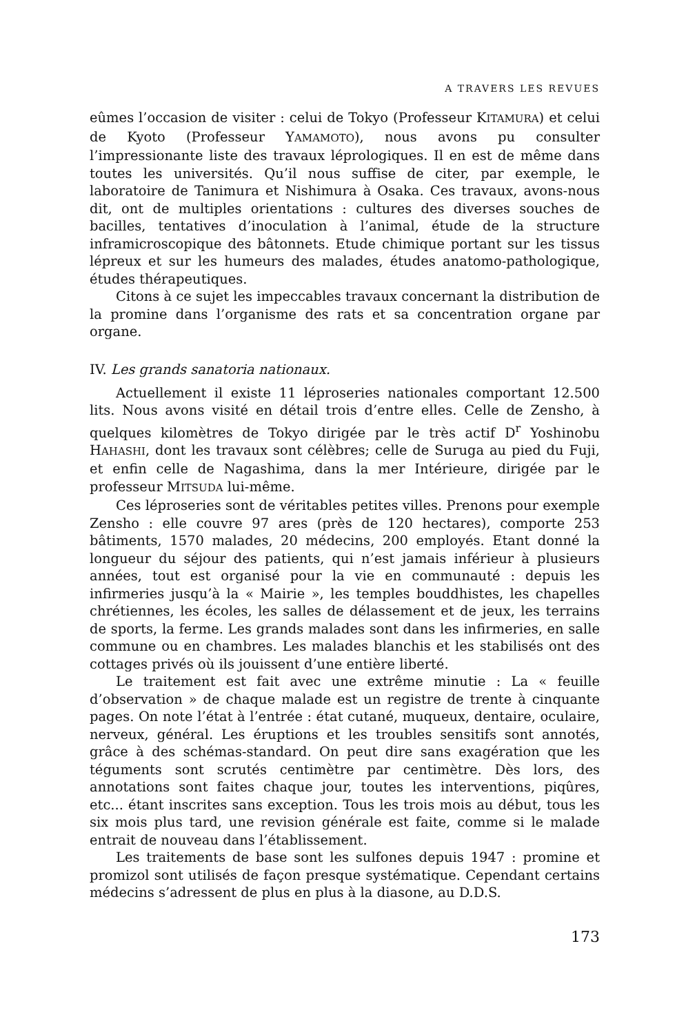A TRAVERS LES REVUES
eûmes l’occasion de visiter : celui de Tokyo (Professeur KITAMURA) et celui de Kyoto (Professeur YAMAMOTO), nous avons pu consulter l’impressionante liste des travaux léprologiques. Il en est de même dans toutes les universités. Qu’il nous suffise de citer, par exemple, le laboratoire de Tanimura et Nishimura à Osaka. Ces travaux, avons-nous dit, ont de multiples orientations : cultures des diverses souches de bacilles, tentatives d’inoculation à l’animal, étude de la structure inframicroscopique des bâtonnets. Etude chimique portant sur les tissus lépreux et sur les humeurs des malades, études anatomo-pathologique, études thérapeutiques.
Citons à ce sujet les impeccables travaux concernant la distribution de la promine dans l’organisme des rats et sa concentration organe par organe.
IV. Les grands sanatoria nationaux.
Actuellement il existe 11 léproseries nationales comportant 12.500 lits. Nous avons visité en détail trois d’entre elles. Celle de Zensho, à quelques kilomètres de Tokyo dirigée par le très actif D<sup>r</sup> Yoshinobu HAHASHI, dont les travaux sont célèbres; celle de Suruga au pied du Fuji, et enfin celle de Nagashima, dans la mer Intérieure, dirigée par le professeur MITSUDA lui-même.
Ces léproseries sont de véritables petites villes. Prenons pour exemple Zensho : elle couvre 97 ares (près de 120 hectares), comporte 253 bâtiments, 1570 malades, 20 médecins, 200 employés. Etant donné la longueur du séjour des patients, qui n’est jamais inférieur à plusieurs années, tout est organisé pour la vie en communauté : depuis les infirmeries jusqu’à la « Mairie », les temples bouddhistes, les chapelles chrétiennes, les écoles, les salles de délassement et de jeux, les terrains de sports, la ferme. Les grands malades sont dans les infirmeries, en salle commune ou en chambres. Les malades blanchis et les stabilisés ont des cottages privés où ils jouissent d’une entière liberté.
Le traitement est fait avec une extrême minutie : La « feuille d’observation » de chaque malade est un registre de trente à cinquante pages. On note l’état à l’entrée : état cutané, muqueux, dentaire, oculaire, nerveux, général. Les éruptions et les troubles sensitifs sont annotés, grâce à des schémas-standard. On peut dire sans exagération que les téguments sont scrutés centimètre par centimètre. Dès lors, des annotations sont faites chaque jour, toutes les interventions, piqûres, etc... étant inscrites sans exception. Tous les trois mois au début, tous les six mois plus tard, une revision générale est faite, comme si le malade entrait de nouveau dans l’établissement.
Les traitements de base sont les sulfones depuis 1947 : promine et promizol sont utilisés de façon presque systématique. Cependant certains médecins s’adressent de plus en plus à la diasone, au D.D.S.
173